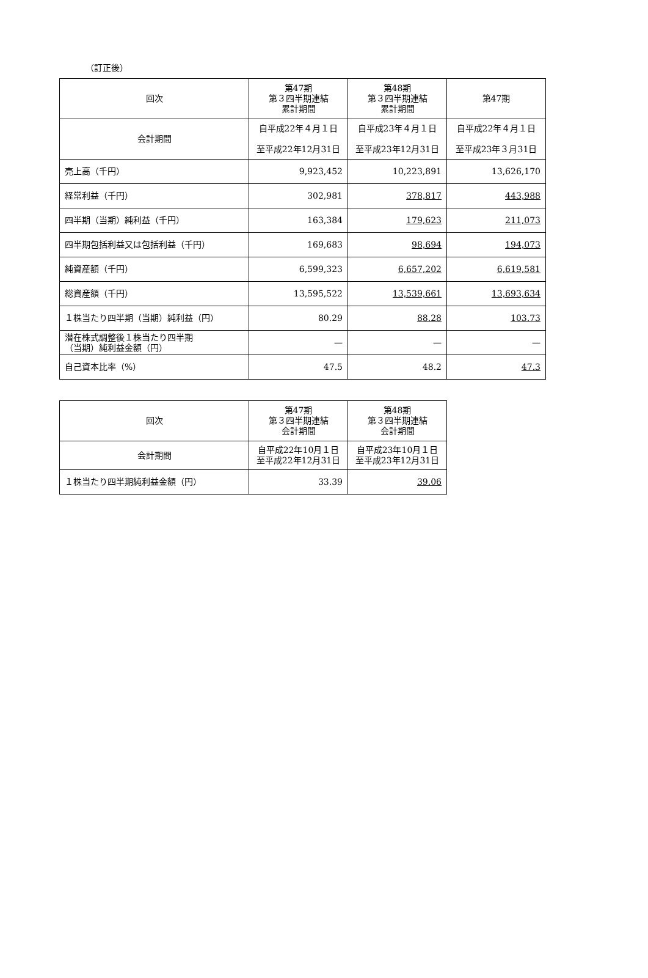（訂正後）
| 回次 | 第47期 第３四半期連結 累計期間 | 第48期 第３四半期連結 累計期間 | 第47期 |
| --- | --- | --- | --- |
| 会計期間 | 自平成22年４月１日 至平成22年12月31日 | 自平成23年４月１日 至平成23年12月31日 | 自平成22年４月１日 至平成23年３月31日 |
| 売上高（千円） | 9,923,452 | 10,223,891 | 13,626,170 |
| 経常利益（千円） | 302,981 | 378,817 | 443,988 |
| 四半期（当期）純利益（千円） | 163,384 | 179,623 | 211,073 |
| 四半期包括利益又は包括利益（千円） | 169,683 | 98,694 | 194,073 |
| 純資産額（千円） | 6,599,323 | 6,657,202 | 6,619,581 |
| 総資産額（千円） | 13,595,522 | 13,539,661 | 13,693,634 |
| １株当たり四半期（当期）純利益（円） | 80.29 | 88.28 | 103.73 |
| 潜在株式調整後１株当たり四半期 （当期）純利益金額（円） | — | — | — |
| 自己資本比率（%） | 47.5 | 48.2 | 47.3 |
| 回次 | 第47期 第３四半期連結 会計期間 | 第48期 第３四半期連結 会計期間 |
| --- | --- | --- |
| 会計期間 | 自平成22年10月１日 至平成22年12月31日 | 自平成23年10月１日 至平成23年12月31日 |
| １株当たり四半期純利益金額（円） | 33.39 | 39.06 |